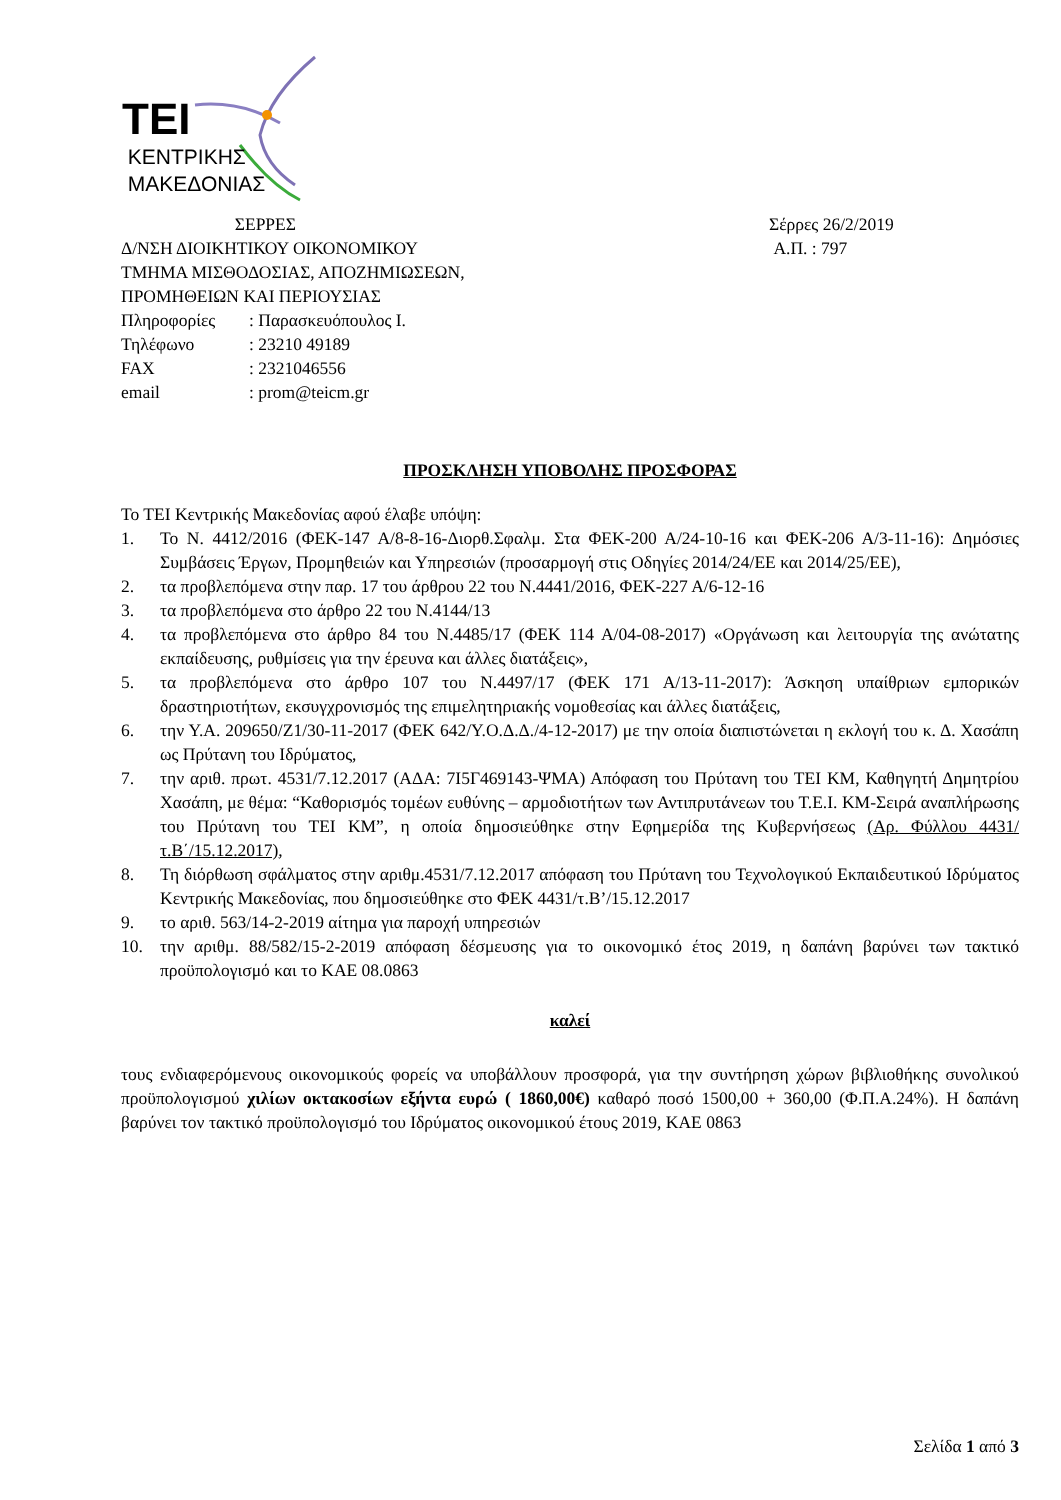TEI
ΚΕΝΤΡΙΚΗΣ
ΜΑΚΕΔΟΝΙΑΣ
ΣΕΡΡΕΣ
Δ/ΝΣΗ ΔΙΟΙΚΗΤΙΚΟΥ ΟΙΚΟΝΟΜΙΚΟΥ
ΤΜΗΜΑ ΜΙΣΘΟΔΟΣΙΑΣ, ΑΠΟΖΗΜΙΩΣΕΩΝ,
ΠΡΟΜΗΘΕΙΩΝ ΚΑΙ ΠΕΡΙΟΥΣΙΑΣ
Σέρρες 26/2/2019
Α.Π. : 797
| Πληροφορίες | : Παρασκευόπουλος Ι. |
| Τηλέφωνο | : 23210 49189 |
| FAX | : 2321046556 |
| email | : prom@teicm.gr |
ΠΡΟΣΚΛΗΣΗ ΥΠΟΒΟΛΗΣ ΠΡΟΣΦΟΡΑΣ
Το ΤΕΙ Κεντρικής Μακεδονίας αφού έλαβε υπόψη:
1. Το Ν. 4412/2016 (ΦΕΚ-147 Α/8-8-16-Διορθ.Σφαλμ. Στα ΦΕΚ-200 Α/24-10-16 και ΦΕΚ-206 Α/3-11-16): Δημόσιες Συμβάσεις Έργων, Προμηθειών και Υπηρεσιών (προσαρμογή στις Οδηγίες 2014/24/ΕΕ και 2014/25/ΕΕ),
2. τα προβλεπόμενα στην παρ. 17 του άρθρου 22 του Ν.4441/2016, ΦΕΚ-227 Α/6-12-16
3. τα προβλεπόμενα στο άρθρο 22 του Ν.4144/13
4. τα προβλεπόμενα στο άρθρο 84 του Ν.4485/17 (ΦΕΚ 114 Α/04-08-2017) «Οργάνωση και λειτουργία της ανώτατης εκπαίδευσης, ρυθμίσεις για την έρευνα και άλλες διατάξεις»,
5. τα προβλεπόμενα στο άρθρο 107 του Ν.4497/17 (ΦΕΚ 171 Α/13-11-2017): Άσκηση υπαίθριων εμπορικών δραστηριοτήτων, εκσυγχρονισμός της επιμελητηριακής νομοθεσίας και άλλες διατάξεις,
6. την Υ.Α. 209650/Ζ1/30-11-2017 (ΦΕΚ 642/Υ.Ο.Δ.Δ./4-12-2017) με την οποία διαπιστώνεται η εκλογή του κ. Δ. Χασάπη ως Πρύτανη του Ιδρύματος,
7. την αριθ. πρωτ. 4531/7.12.2017 (ΑΔΑ: 7Ι5Γ469143-ΨΜΑ) Απόφαση του Πρύτανη του ΤΕΙ ΚΜ, Καθηγητή Δημητρίου Χασάπη, με θέμα: “Καθορισμός τομέων ευθύνης – αρμοδιοτήτων των Αντιπρυτάνεων του Τ.Ε.Ι. ΚΜ-Σειρά αναπλήρωσης του Πρύτανη του ΤΕΙ ΚΜ”, η οποία δημοσιεύθηκε στην Εφημερίδα της Κυβερνήσεως (Αρ. Φύλλου 4431/τ.Β΄/15.12.2017),
8. Τη διόρθωση σφάλματος στην αριθμ.4531/7.12.2017 απόφαση του Πρύτανη του Τεχνολογικού Εκπαιδευτικού Ιδρύματος Κεντρικής Μακεδονίας, που δημοσιεύθηκε στο ΦΕΚ 4431/τ.Β’/15.12.2017
9. το αριθ. 563/14-2-2019 αίτημα για παροχή υπηρεσιών
10. την αριθμ. 88/582/15-2-2019 απόφαση δέσμευσης για το οικονομικό έτος 2019, η δαπάνη βαρύνει των τακτικό προϋπολογισμό και το ΚΑΕ 08.0863
καλεί
τους ενδιαφερόμενους οικονομικούς φορείς να υποβάλλουν προσφορά, για την συντήρηση χώρων βιβλιοθήκης συνολικού προϋπολογισμού χιλίων οκτακοσίων εξήντα ευρώ ( 1860,00€) καθαρό ποσό 1500,00 + 360,00 (Φ.Π.Α.24%). Η δαπάνη βαρύνει τον τακτικό προϋπολογισμό του Ιδρύματος οικονομικού έτους 2019, ΚΑΕ 0863
Σελίδα 1 από 3